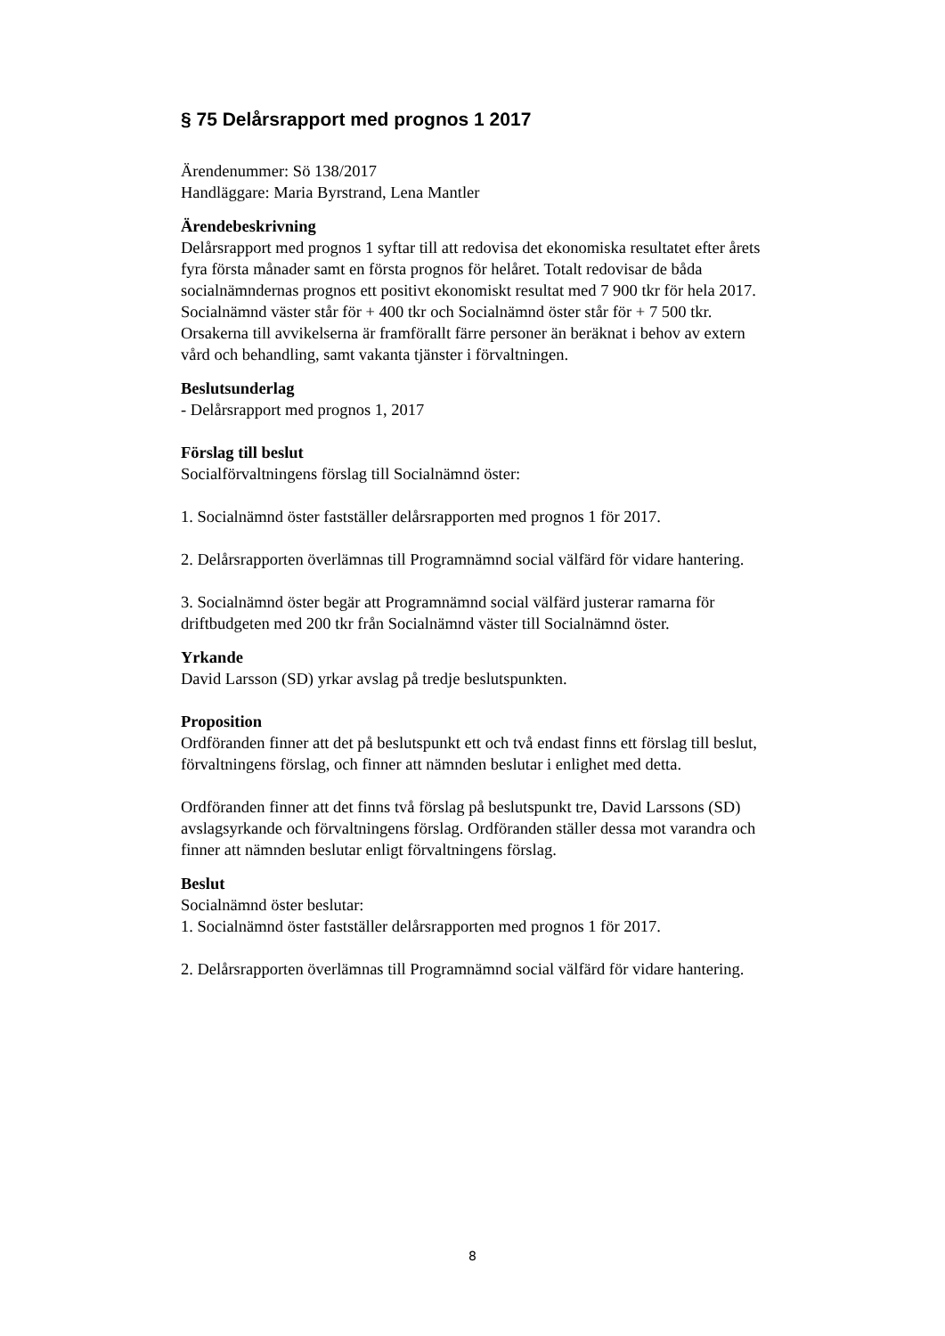§ 75 Delårsrapport med prognos 1 2017
Ärendenummer: Sö 138/2017
Handläggare: Maria Byrstrand, Lena Mantler
Ärendebeskrivning
Delårsrapport med prognos 1 syftar till att redovisa det ekonomiska resultatet efter årets fyra första månader samt en första prognos för helåret. Totalt redovisar de båda socialnämndernas prognos ett positivt ekonomiskt resultat med 7 900 tkr för hela 2017. Socialnämnd väster står för + 400 tkr och Socialnämnd öster står för + 7 500 tkr. Orsakerna till avvikelserna är framförallt färre personer än beräknat i behov av extern vård och behandling, samt vakanta tjänster i förvaltningen.
Beslutsunderlag
- Delårsrapport med prognos 1, 2017
Förslag till beslut
Socialförvaltningens förslag till Socialnämnd öster:
1. Socialnämnd öster fastställer delårsrapporten med prognos 1 för 2017.
2. Delårsrapporten överlämnas till Programnämnd social välfärd för vidare hantering.
3. Socialnämnd öster begär att Programnämnd social välfärd justerar ramarna för driftbudgeten med 200 tkr från Socialnämnd väster till Socialnämnd öster.
Yrkande
David Larsson (SD) yrkar avslag på tredje beslutspunkten.
Proposition
Ordföranden finner att det på beslutspunkt ett och två endast finns ett förslag till beslut, förvaltningens förslag, och finner att nämnden beslutar i enlighet med detta.
Ordföranden finner att det finns två förslag på beslutspunkt tre, David Larssons (SD) avslagsyrkande och förvaltningens förslag. Ordföranden ställer dessa mot varandra och finner att nämnden beslutar enligt förvaltningens förslag.
Beslut
Socialnämnd öster beslutar:
1. Socialnämnd öster fastställer delårsrapporten med prognos 1 för 2017.
2. Delårsrapporten överlämnas till Programnämnd social välfärd för vidare hantering.
8